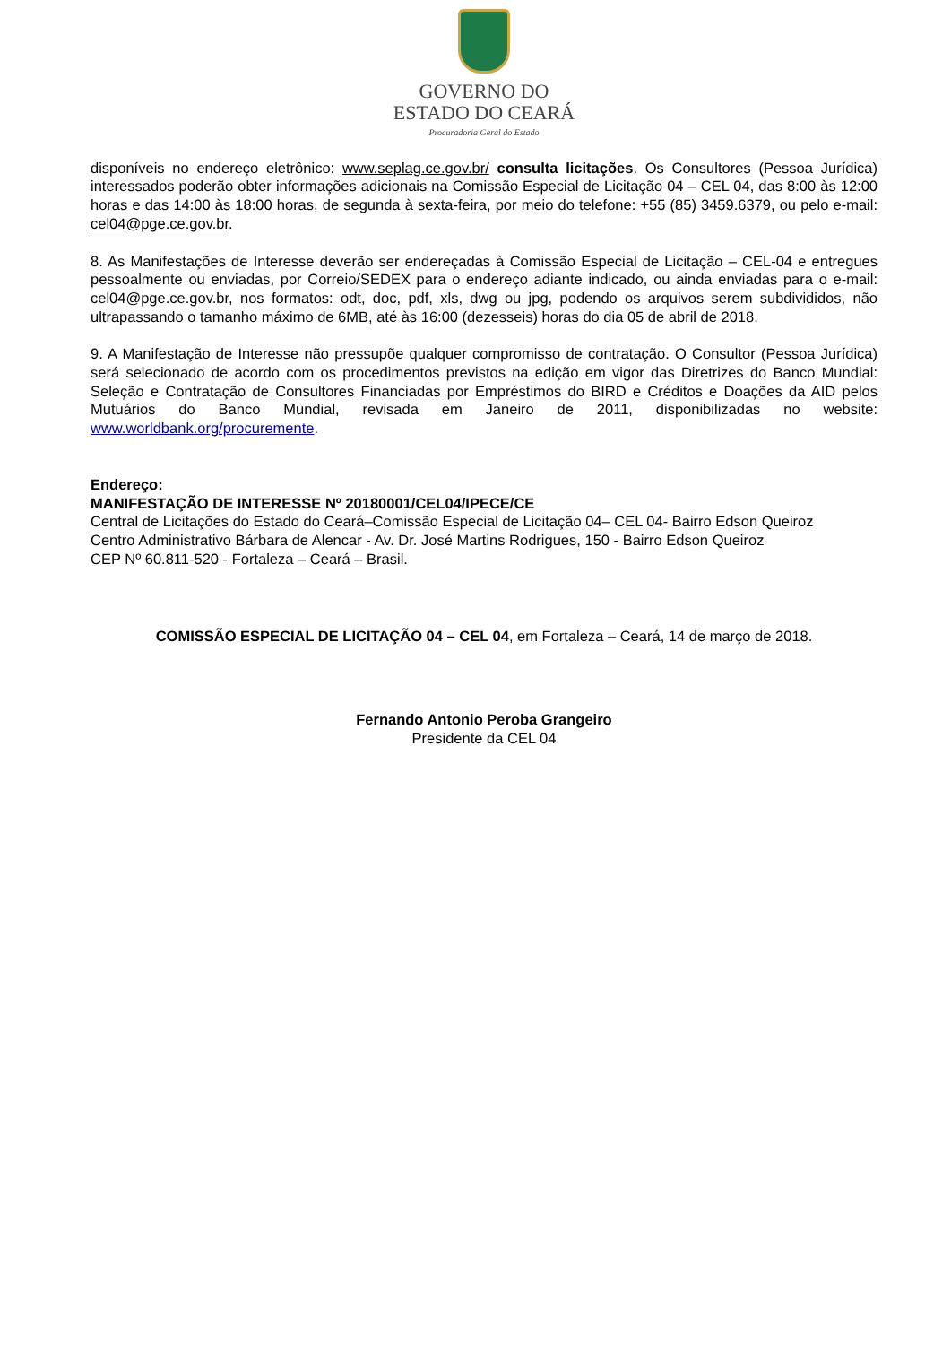GOVERNO DO
ESTADO DO CEARÁ
Procuradoria Geral do Estado
disponíveis no endereço eletrônico: www.seplag.ce.gov.br/ consulta licitações. Os Consultores (Pessoa Jurídica) interessados poderão obter informações adicionais na Comissão Especial de Licitação 04 – CEL 04, das 8:00 às 12:00 horas e das 14:00 às 18:00 horas, de segunda à sexta-feira, por meio do telefone: +55 (85) 3459.6379, ou pelo e-mail: cel04@pge.ce.gov.br.
8. As Manifestações de Interesse deverão ser endereçadas à Comissão Especial de Licitação – CEL-04 e entregues pessoalmente ou enviadas, por Correio/SEDEX para o endereço adiante indicado, ou ainda enviadas para o e-mail: cel04@pge.ce.gov.br, nos formatos: odt, doc, pdf, xls, dwg ou jpg, podendo os arquivos serem subdivididos, não ultrapassando o tamanho máximo de 6MB, até às 16:00 (dezesseis) horas do dia 05 de abril de 2018.
9. A Manifestação de Interesse não pressupõe qualquer compromisso de contratação. O Consultor (Pessoa Jurídica) será selecionado de acordo com os procedimentos previstos na edição em vigor das Diretrizes do Banco Mundial: Seleção e Contratação de Consultores Financiadas por Empréstimos do BIRD e Créditos e Doações da AID pelos Mutuários do Banco Mundial, revisada em Janeiro de 2011, disponibilizadas no website: www.worldbank.org/procuremente.
Endereço:
MANIFESTAÇÃO DE INTERESSE Nº 20180001/CEL04/IPECE/CE
Central de Licitações do Estado do Ceará–Comissão Especial de Licitação 04– CEL 04- Bairro Edson Queiroz
Centro Administrativo Bárbara de Alencar - Av. Dr. José Martins Rodrigues, 150 - Bairro Edson Queiroz
CEP Nº 60.811-520 - Fortaleza – Ceará – Brasil.
COMISSÃO ESPECIAL DE LICITAÇÃO 04 – CEL 04, em Fortaleza – Ceará, 14 de março de 2018.
Fernando Antonio Peroba Grangeiro
Presidente da CEL 04